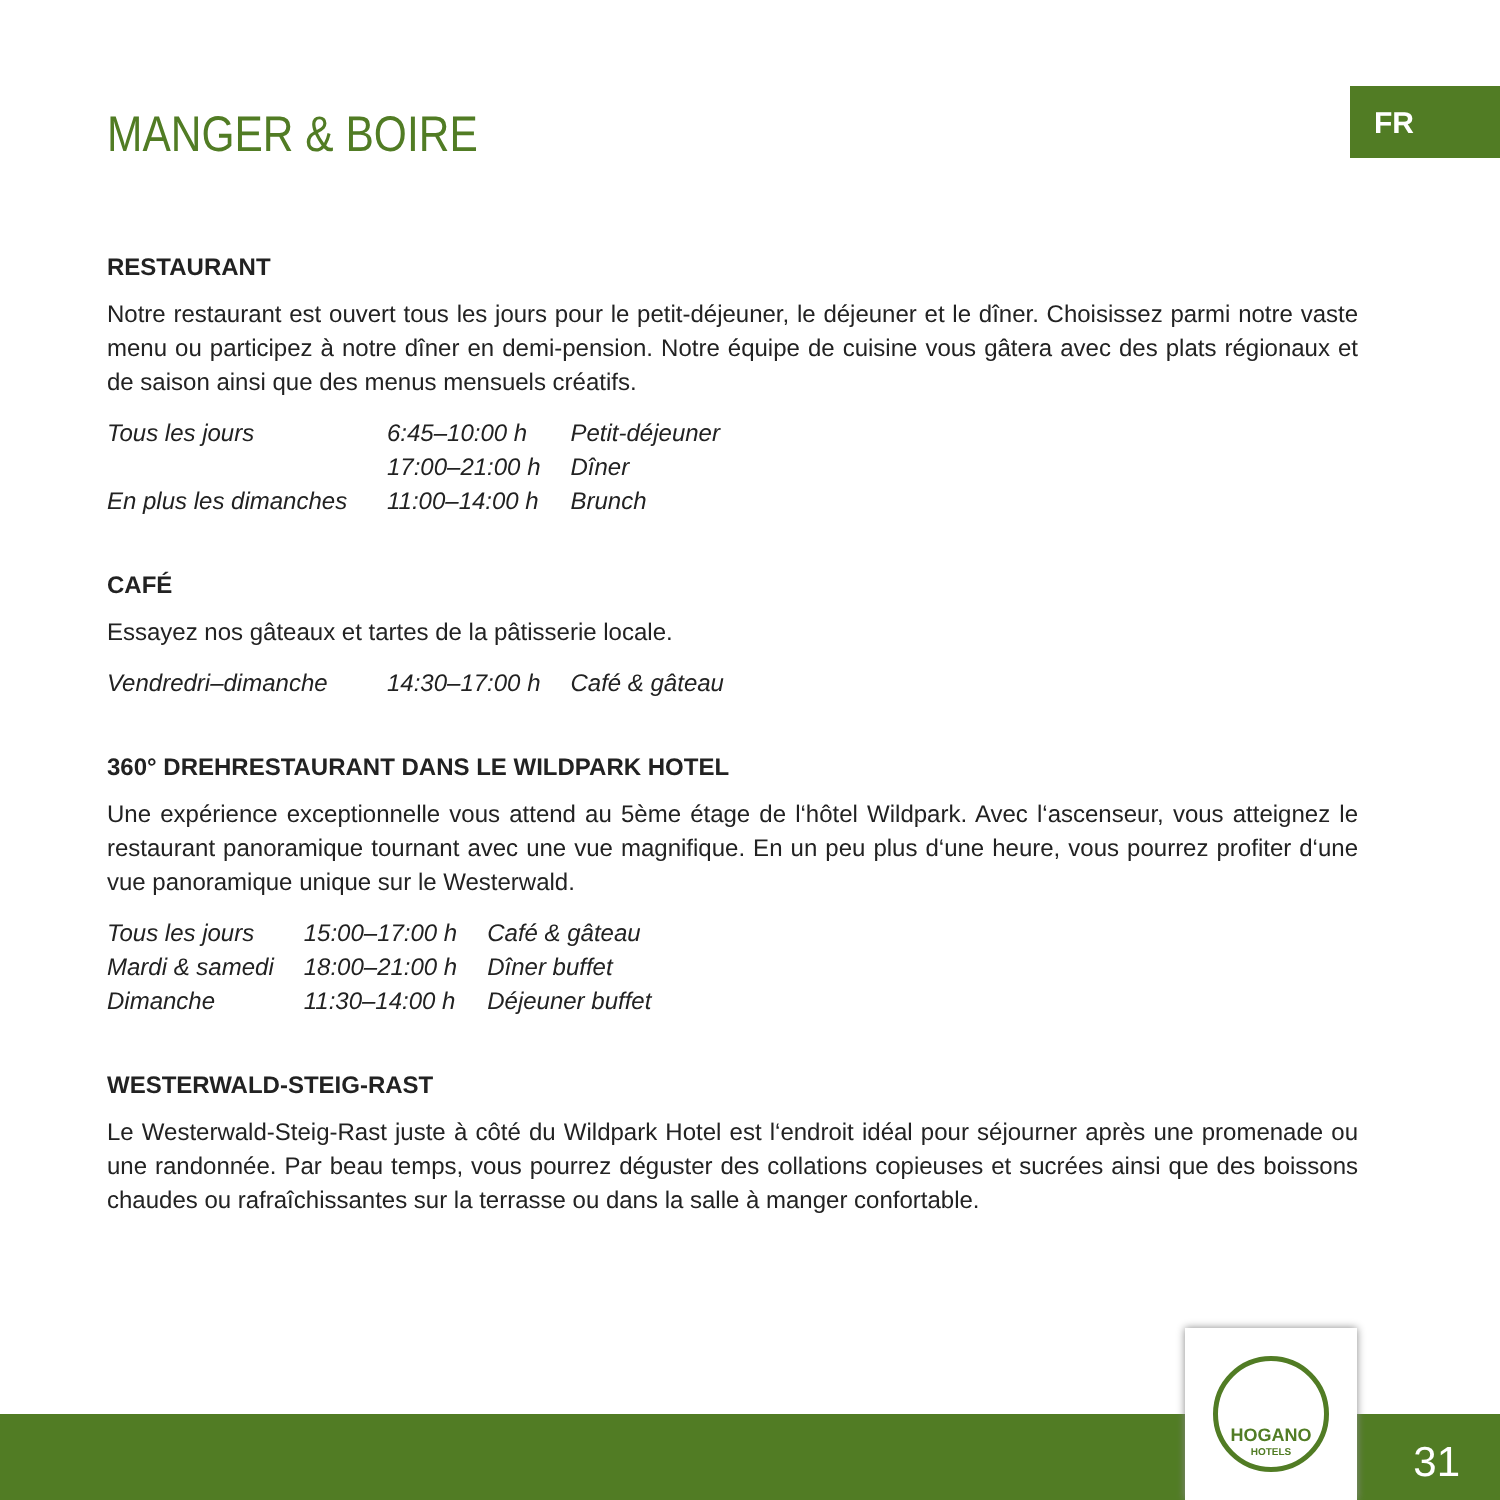FR
MANGER & BOIRE
RESTAURANT
Notre restaurant est ouvert tous les jours pour le petit-déjeuner, le déjeuner et le dîner. Choisissez parmi notre vaste menu ou participez à notre dîner en demi-pension. Notre équipe de cuisine vous gâtera avec des plats régionaux et de saison ainsi que des menus mensuels créatifs.
| Tous les jours | 6:45–10:00 h | Petit-déjeuner |
| | 17:00–21:00 h | Dîner |
| En plus les dimanches | 11:00–14:00 h | Brunch |
CAFÉ
Essayez nos gâteaux et tartes de la pâtisserie locale.
| Vendredri–dimanche | 14:30–17:00 h | Café & gâteau |
360° DREHRESTAURANT DANS LE WILDPARK HOTEL
Une expérience exceptionnelle vous attend au 5ème étage de l‘hôtel Wildpark. Avec l‘ascenseur, vous atteignez le restaurant panoramique tournant avec une vue magnifique. En un peu plus d‘une heure, vous pourrez profiter d‘une vue panoramique unique sur le Westerwald.
| Tous les jours | 15:00–17:00 h | Café & gâteau |
| Mardi & samedi | 18:00–21:00 h | Dîner buffet |
| Dimanche | 11:30–14:00 h | Déjeuner buffet |
WESTERWALD-STEIG-RAST
Le Westerwald-Steig-Rast juste à côté du Wildpark Hotel est l‘endroit idéal pour séjourner après une promenade ou une randonnée. Par beau temps, vous pourrez déguster des collations copieuses et sucrées ainsi que des boissons chaudes ou rafraîchissantes sur la terrasse ou dans la salle à manger confortable.
HOGANO
HOTELS
31